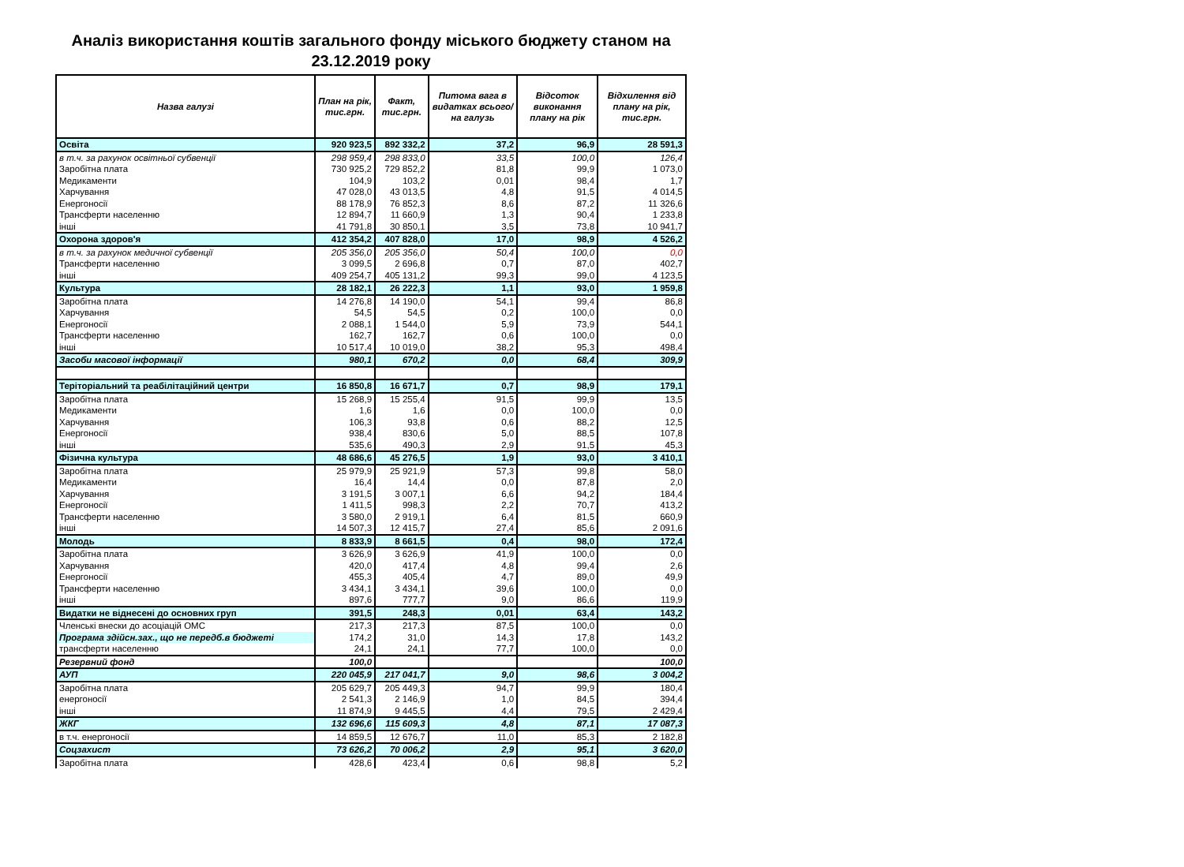Аналіз використання коштів загального фонду міського бюджету станом на 23.12.2019 року
| Назва галузі | План на рік, тис.грн. | Факт, тис.грн. | Питома вага в видатках всього/на галузь | Відсоток виконання плану на рік | Відхилення від плану на рік, тис.грн. |
| --- | --- | --- | --- | --- | --- |
| Освіта | 920 923,5 | 892 332,2 | 37,2 | 96,9 | 28 591,3 |
| в т.ч. за рахунок освітньої субвенції | 298 959,4 | 298 833,0 | 33,5 | 100,0 | 126,4 |
| Заробітна плата | 730 925,2 | 729 852,2 | 81,8 | 99,9 | 1 073,0 |
| Медикаменти | 104,9 | 103,2 | 0,01 | 98,4 | 1,7 |
| Харчування | 47 028,0 | 43 013,5 | 4,8 | 91,5 | 4 014,5 |
| Енергоносії | 88 178,9 | 76 852,3 | 8,6 | 87,2 | 11 326,6 |
| Трансферти населенню | 12 894,7 | 11 660,9 | 1,3 | 90,4 | 1 233,8 |
| інші | 41 791,8 | 30 850,1 | 3,5 | 73,8 | 10 941,7 |
| Охорона здоров'я | 412 354,2 | 407 828,0 | 17,0 | 98,9 | 4 526,2 |
| в т.ч. за рахунок медичної субвенції | 205 356,0 | 205 356,0 | 50,4 | 100,0 | 0,0 |
| Трансферти населенню | 3 099,5 | 2 696,8 | 0,7 | 87,0 | 402,7 |
| інші | 409 254,7 | 405 131,2 | 99,3 | 99,0 | 4 123,5 |
| Культура | 28 182,1 | 26 222,3 | 1,1 | 93,0 | 1 959,8 |
| Заробітна плата | 14 276,8 | 14 190,0 | 54,1 | 99,4 | 86,8 |
| Харчування | 54,5 | 54,5 | 0,2 | 100,0 | 0,0 |
| Енергоносії | 2 088,1 | 1 544,0 | 5,9 | 73,9 | 544,1 |
| Трансферти населенню | 162,7 | 162,7 | 0,6 | 100,0 | 0,0 |
| інші | 10 517,4 | 10 019,0 | 38,2 | 95,3 | 498,4 |
| Засоби масової інформації | 980,1 | 670,2 | 0,0 | 68,4 | 309,9 |
| Теріторіальний та реабілітаційний центри | 16 850,8 | 16 671,7 | 0,7 | 98,9 | 179,1 |
| Заробітна плата | 15 268,9 | 15 255,4 | 91,5 | 99,9 | 13,5 |
| Медикаменти | 1,6 | 1,6 | 0,0 | 100,0 | 0,0 |
| Харчування | 106,3 | 93,8 | 0,6 | 88,2 | 12,5 |
| Енергоносії | 938,4 | 830,6 | 5,0 | 88,5 | 107,8 |
| інші | 535,6 | 490,3 | 2,9 | 91,5 | 45,3 |
| Фізична культура | 48 686,6 | 45 276,5 | 1,9 | 93,0 | 3 410,1 |
| Заробітна плата | 25 979,9 | 25 921,9 | 57,3 | 99,8 | 58,0 |
| Медикаменти | 16,4 | 14,4 | 0,0 | 87,8 | 2,0 |
| Харчування | 3 191,5 | 3 007,1 | 6,6 | 94,2 | 184,4 |
| Енергоносії | 1 411,5 | 998,3 | 2,2 | 70,7 | 413,2 |
| Трансферти населенню | 3 580,0 | 2 919,1 | 6,4 | 81,5 | 660,9 |
| інші | 14 507,3 | 12 415,7 | 27,4 | 85,6 | 2 091,6 |
| Молодь | 8 833,9 | 8 661,5 | 0,4 | 98,0 | 172,4 |
| Заробітна плата | 3 626,9 | 3 626,9 | 41,9 | 100,0 | 0,0 |
| Харчування | 420,0 | 417,4 | 4,8 | 99,4 | 2,6 |
| Енергоносії | 455,3 | 405,4 | 4,7 | 89,0 | 49,9 |
| Трансферти населенню | 3 434,1 | 3 434,1 | 39,6 | 100,0 | 0,0 |
| інші | 897,6 | 777,7 | 9,0 | 86,6 | 119,9 |
| Видатки не віднесені до основних груп | 391,5 | 248,3 | 0,01 | 63,4 | 143,2 |
| Членські внески до асоціацій ОМС | 217,3 | 217,3 | 87,5 | 100,0 | 0,0 |
| Програма здійсн.зах., що не передб.в бюджеті | 174,2 | 31,0 | 14,3 | 17,8 | 143,2 |
| трансферти населенню | 24,1 | 24,1 | 77,7 | 100,0 | 0,0 |
| Резервний фонд | 100,0 | | | | 100,0 |
| АУП | 220 045,9 | 217 041,7 | 9,0 | 98,6 | 3 004,2 |
| Заробітна плата | 205 629,7 | 205 449,3 | 94,7 | 99,9 | 180,4 |
| енергоносії | 2 541,3 | 2 146,9 | 1,0 | 84,5 | 394,4 |
| інші | 11 874,9 | 9 445,5 | 4,4 | 79,5 | 2 429,4 |
| ЖКГ | 132 696,6 | 115 609,3 | 4,8 | 87,1 | 17 087,3 |
| в т.ч. енергоносії | 14 859,5 | 12 676,7 | 11,0 | 85,3 | 2 182,8 |
| Соцзахист | 73 626,2 | 70 006,2 | 2,9 | 95,1 | 3 620,0 |
| Заробітна плата | 428,6 | 423,4 | 0,6 | 98,8 | 5,2 |